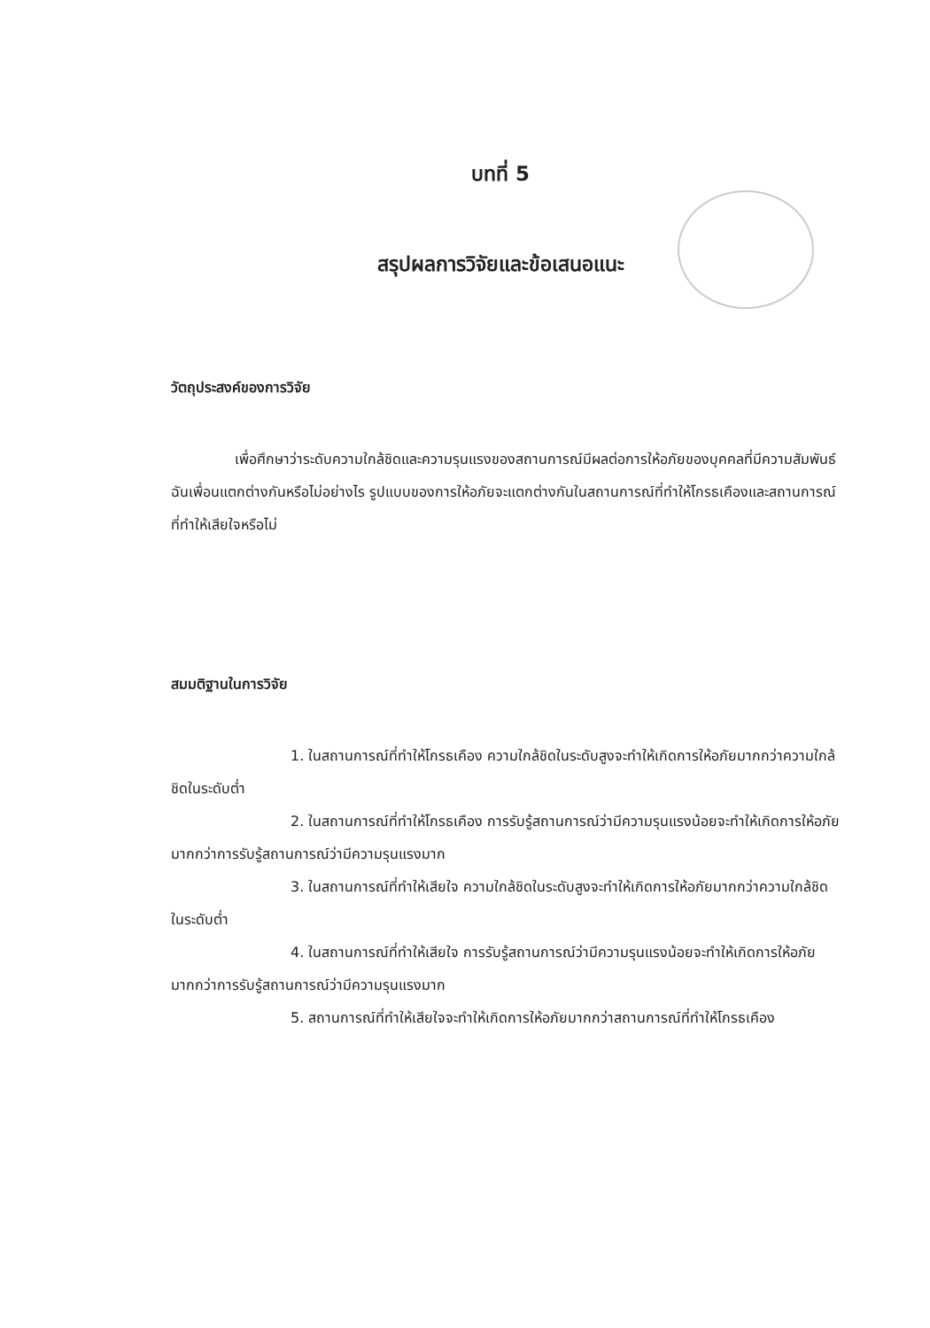บทที่ 5
สรุปผลการวิจัยและข้อเสนอแนะ
วัตถุประสงค์ของการวิจัย
เพื่อศึกษาว่าระดับความใกล้ชิดและความรุนแรงของสถานการณ์มีผลต่อการให้อภัยของบุคคลที่มีความสัมพันธ์ฉันเพื่อนแตกต่างกันหรือไม่อย่างไร รูปแบบของการให้อภัยจะแตกต่างกันในสถานการณ์ที่ทำให้โกรธเคืองและสถานการณ์ที่ทำให้เสียใจหรือไม่
สมมติฐานในการวิจัย
1. ในสถานการณ์ที่ทำให้โกรธเคือง ความใกล้ชิดในระดับสูงจะทำให้เกิดการให้อภัยมากกว่าความใกล้ชิดในระดับต่ำ
2. ในสถานการณ์ที่ทำให้โกรธเคือง การรับรู้สถานการณ์ว่ามีความรุนแรงน้อยจะทำให้เกิดการให้อภัยมากกว่าการรับรู้สถานการณ์ว่ามีความรุนแรงมาก
3. ในสถานการณ์ที่ทำให้เสียใจ ความใกล้ชิดในระดับสูงจะทำให้เกิดการให้อภัยมากกว่าความใกล้ชิดในระดับต่ำ
4. ในสถานการณ์ที่ทำให้เสียใจ การรับรู้สถานการณ์ว่ามีความรุนแรงน้อยจะทำให้เกิดการให้อภัยมากกว่าการรับรู้สถานการณ์ว่ามีความรุนแรงมาก
5. สถานการณ์ที่ทำให้เสียใจจะทำให้เกิดการให้อภัยมากกว่าสถานการณ์ที่ทำให้โกรธเคือง